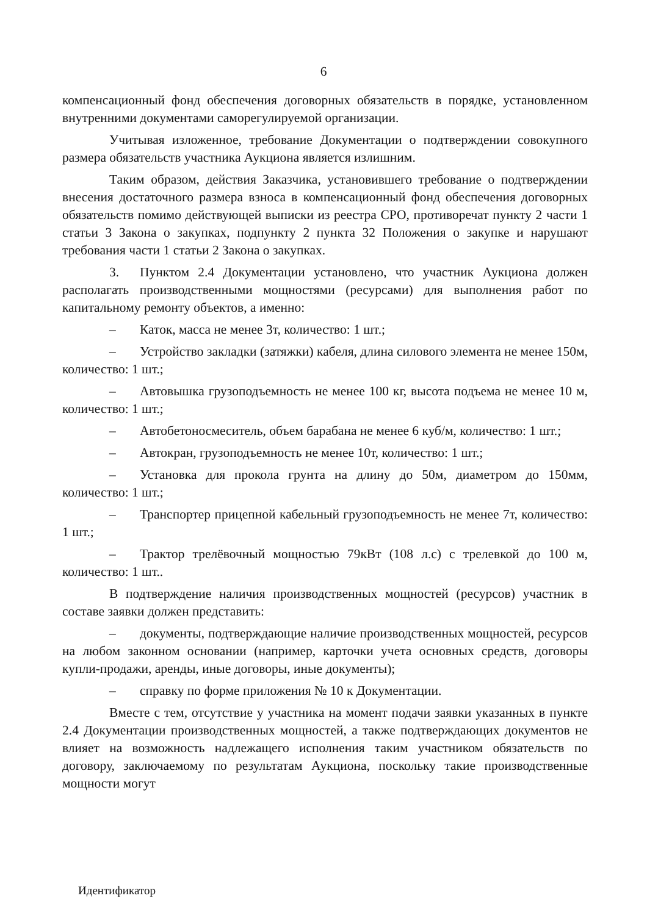6
компенсационный фонд обеспечения договорных обязательств в порядке, установленном внутренними документами саморегулируемой организации.
Учитывая изложенное, требование Документации о подтверждении совокупного размера обязательств участника Аукциона является излишним.
Таким образом, действия Заказчика, установившего требование о подтверждении внесения достаточного размера взноса в компенсационный фонд обеспечения договорных обязательств помимо действующей выписки из реестра СРО, противоречат пункту 2 части 1 статьи 3 Закона о закупках, подпункту 2 пункта 32 Положения о закупке и нарушают требования части 1 статьи 2 Закона о закупках.
3. Пунктом 2.4 Документации установлено, что участник Аукциона должен располагать производственными мощностями (ресурсами) для выполнения работ по капитальному ремонту объектов, а именно:
– Каток, масса не менее 3т, количество: 1 шт.;
– Устройство закладки (затяжки) кабеля, длина силового элемента не менее 150м, количество: 1 шт.;
– Автовышка грузоподъемность не менее 100 кг, высота подъема не менее 10 м, количество: 1 шт.;
– Автобетоносмеситель, объем барабана не менее 6 куб/м, количество: 1 шт.;
– Автокран, грузоподъемность не менее 10т, количество: 1 шт.;
– Установка для прокола грунта на длину до 50м, диаметром до 150мм, количество: 1 шт.;
– Транспортер прицепной кабельный грузоподъемность не менее 7т, количество: 1 шт.;
– Трактор трелёвочный мощностью 79кВт (108 л.с) с трелевкой до 100 м, количество: 1 шт..
В подтверждение наличия производственных мощностей (ресурсов) участник в составе заявки должен представить:
– документы, подтверждающие наличие производственных мощностей, ресурсов на любом законном основании (например, карточки учета основных средств, договоры купли-продажи, аренды, иные договоры, иные документы);
– справку по форме приложения № 10 к Документации.
Вместе с тем, отсутствие у участника на момент подачи заявки указанных в пункте 2.4 Документации производственных мощностей, а также подтверждающих документов не влияет на возможность надлежащего исполнения таким участником обязательств по договору, заключаемому по результатам Аукциона, поскольку такие производственные мощности могут
Идентификатор